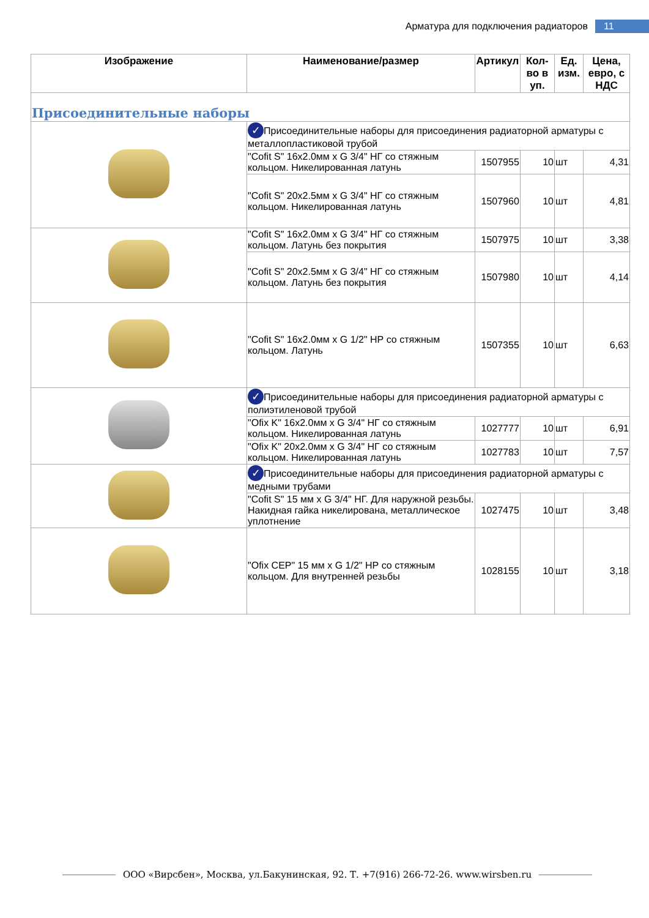Арматура для подключения радиаторов 11
| Изображение | Наименование/размер | Артикул | Кол-во в уп. | Ед. изм. | Цена, евро, с НДС |
| --- | --- | --- | --- | --- | --- |
| Присоединительные наборы | | | | | |
| | ✓ Присоединительные наборы для присоединения радиаторной арматуры с металлопластиковой трубой | | | | |
| | "Cofit S" 16x2.0мм x G 3/4" НГ со стяжным кольцом. Никелированная латунь | 1507955 | 10 | шт | 4,31 |
| | "Cofit S" 20x2.5мм x G 3/4" НГ со стяжным кольцом. Никелированная латунь | 1507960 | 10 | шт | 4,81 |
| | "Cofit S" 16x2.0мм x G 3/4" НГ со стяжным кольцом. Латунь без покрытия | 1507975 | 10 | шт | 3,38 |
| | "Cofit S" 20x2.5мм x G 3/4" НГ со стяжным кольцом. Латунь без покрытия | 1507980 | 10 | шт | 4,14 |
| | "Cofit S" 16x2.0мм x G 1/2" НР со стяжным кольцом. Латунь | 1507355 | 10 | шт | 6,63 |
| | ✓ Присоединительные наборы для присоединения радиаторной арматуры с полиэтиленовой трубой | | | | |
| | "Ofix K" 16x2.0мм x G 3/4" НГ со стяжным кольцом. Никелированная латунь | 1027777 | 10 | шт | 6,91 |
| | "Ofix K" 20x2.0мм x G 3/4" НГ со стяжным кольцом. Никелированная латунь | 1027783 | 10 | шт | 7,57 |
| | ✓ Присоединительные наборы для присоединения радиаторной арматуры с медными трубами | | | | |
| | "Cofit S" 15 мм x G 3/4" НГ. Для наружной резьбы. Накидная гайка никелирована, металлическое уплотнение | 1027475 | 10 | шт | 3,48 |
| | "Ofix CEP" 15 мм x G 1/2" НР со стяжным кольцом. Для внутренней резьбы | 1028155 | 10 | шт | 3,18 |
ООО «Вирсбен», Москва, ул.Бакунинская, 92. Т. +7(916) 266-72-26. www.wirsben.ru